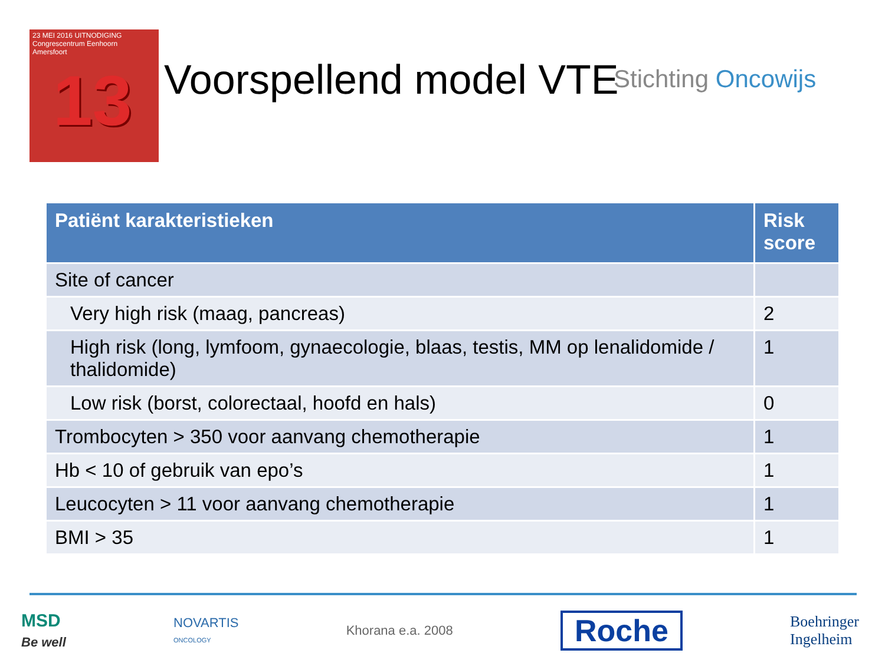23 MEI 2016 UITNODIGING
Congrescentrum Eenhoorn
Amersfoort
13
Voorspellend model VTE Stichting Oncowijs
| Patiënt karakteristieken | Risk score |
| --- | --- |
| Site of cancer | |
| Very high risk (maag, pancreas) | 2 |
| High risk (long, lymfoom, gynaecologie, blaas, testis, MM op lenalidomide / thalidomide) | 1 |
| Low risk (borst, colorectaal, hoofd en hals) | 0 |
| Trombocyten > 350 voor aanvang chemotherapie | 1 |
| Hb < 10 of gebruik van epo’s | 1 |
| Leucocyten > 11 voor aanvang chemotherapie | 1 |
| BMI > 35 | 1 |
MSD
Be well
NOVARTIS
ONCOLOGY
Khorana e.a. 2008
Roche
Boehringer
Ingelheim